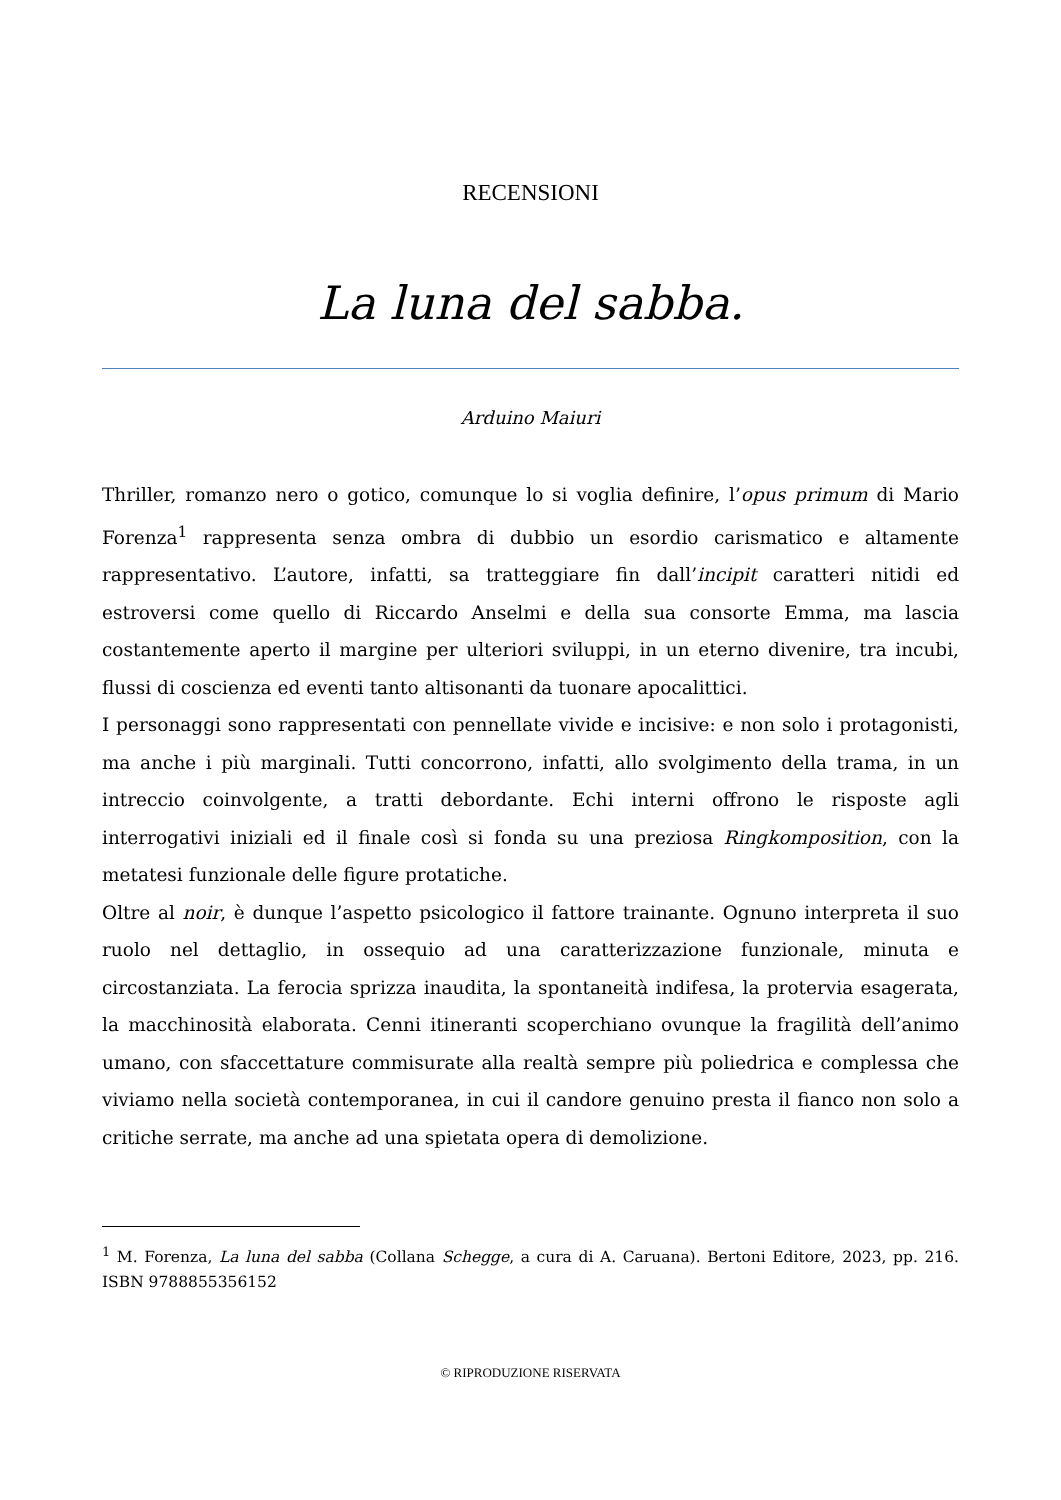RECENSIONI
La luna del sabba.
Arduino Maiuri
Thriller, romanzo nero o gotico, comunque lo si voglia definire, l’opus primum di Mario Forenza<sup>1</sup> rappresenta senza ombra di dubbio un esordio carismatico e altamente rappresentativo. L’autore, infatti, sa tratteggiare fin dall’incipit caratteri nitidi ed estroversi come quello di Riccardo Anselmi e della sua consorte Emma, ma lascia costantemente aperto il margine per ulteriori sviluppi, in un eterno divenire, tra incubi, flussi di coscienza ed eventi tanto altisonanti da tuonare apocalittici.
I personaggi sono rappresentati con pennellate vivide e incisive: e non solo i protagonisti, ma anche i più marginali. Tutti concorrono, infatti, allo svolgimento della trama, in un intreccio coinvolgente, a tratti debordante. Echi interni offrono le risposte agli interrogativi iniziali ed il finale così si fonda su una preziosa Ringkomposition, con la metatesi funzionale delle figure protatiche.
Oltre al noir, è dunque l’aspetto psicologico il fattore trainante. Ognuno interpreta il suo ruolo nel dettaglio, in ossequio ad una caratterizzazione funzionale, minuta e circostanziata. La ferocia sprizza inaudita, la spontaneità indifesa, la protervia esagerata, la macchinosità elaborata. Cenni itineranti scoperchiano ovunque la fragilità dell’animo umano, con sfaccettature commisurate alla realtà sempre più poliedrica e complessa che viviamo nella società contemporanea, in cui il candore genuino presta il fianco non solo a critiche serrate, ma anche ad una spietata opera di demolizione.
<sup>1</sup> M. Forenza, La luna del sabba (Collana Schegge, a cura di A. Caruana). Bertoni Editore, 2023, pp. 216. ISBN 9788855356152
© RIPRODUZIONE RISERVATA